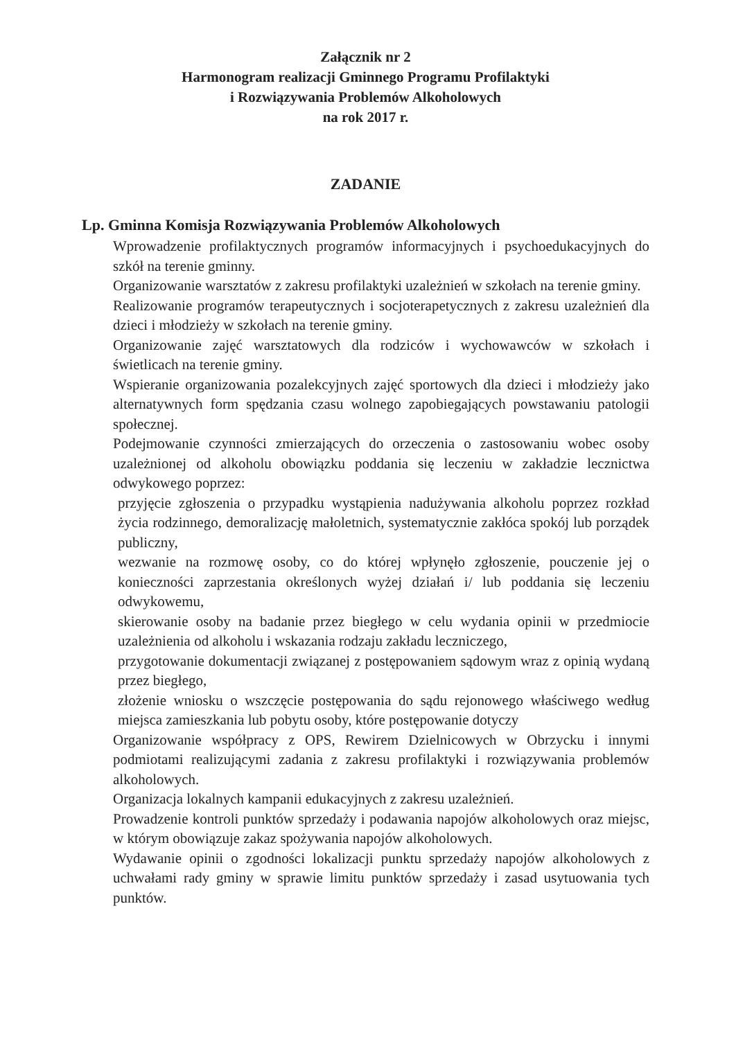Załącznik nr 2
Harmonogram realizacji Gminnego Programu Profilaktyki
i Rozwiązywania Problemów Alkoholowych
na rok 2017 r.
ZADANIE
Lp. Gminna Komisja Rozwiązywania Problemów Alkoholowych
Wprowadzenie profilaktycznych programów informacyjnych i psychoedukacyjnych do szkół na terenie gminny.
Organizowanie warsztatów z zakresu profilaktyki uzależnień w szkołach na terenie gminy.
Realizowanie programów terapeutycznych i socjoterapetycznych z zakresu uzależnień dla dzieci i młodzieży w szkołach na terenie gminy.
Organizowanie zajęć warsztatowych dla rodziców i wychowawców w szkołach i świetlicach na terenie gminy.
Wspieranie organizowania pozalekcyjnych zajęć sportowych dla dzieci i młodzieży jako alternatywnych form spędzania czasu wolnego zapobiegających powstawaniu patologii społecznej.
Podejmowanie czynności zmierzających do orzeczenia o zastosowaniu wobec osoby uzależnionej od alkoholu obowiązku poddania się leczeniu w zakładzie lecznictwa odwykowego poprzez:
przyjęcie zgłoszenia o przypadku wystąpienia nadużywania alkoholu poprzez rozkład życia rodzinnego, demoralizację małoletnich, systematycznie zakłóca spokój lub porządek publiczny,
wezwanie na rozmowę osoby, co do której wpłynęło zgłoszenie, pouczenie jej o konieczności zaprzestania określonych wyżej działań i/ lub poddania się leczeniu odwykowemu,
skierowanie osoby na badanie przez biegłego w celu wydania opinii w przedmiocie uzależnienia od alkoholu i wskazania rodzaju zakładu leczniczego,
przygotowanie dokumentacji związanej z postępowaniem sądowym wraz z opinią wydaną przez biegłego,
złożenie wniosku o wszczęcie postępowania do sądu rejonowego właściwego według miejsca zamieszkania lub pobytu osoby, które postępowanie dotyczy
Organizowanie współpracy z OPS, Rewirem Dzielnicowych w Obrzycku i innymi podmiotami realizującymi zadania z zakresu profilaktyki i rozwiązywania problemów alkoholowych.
Organizacja lokalnych kampanii edukacyjnych z zakresu uzależnień.
Prowadzenie kontroli punktów sprzedaży i podawania napojów alkoholowych oraz miejsc, w którym obowiązuje zakaz spożywania napojów alkoholowych.
Wydawanie opinii o zgodności lokalizacji punktu sprzedaży napojów alkoholowych z uchwałami rady gminy w sprawie limitu punktów sprzedaży i zasad usytuowania tych punktów.